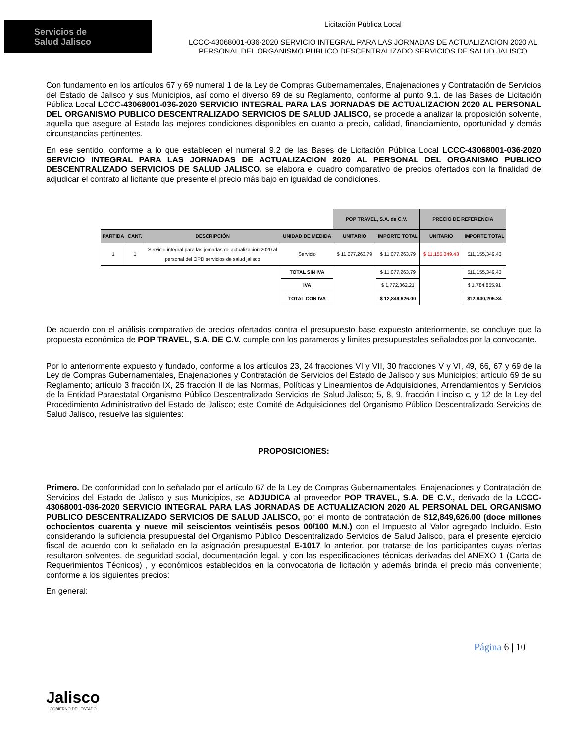Servicios de
Salud Jalisco
Licitación Pública Local
LCCC-43068001-036-2020 SERVICIO INTEGRAL PARA LAS JORNADAS DE ACTUALIZACION 2020 AL
PERSONAL DEL ORGANISMO PUBLICO DESCENTRALIZADO SERVICIOS DE SALUD JALISCO
Con fundamento en los artículos 67 y 69 numeral 1 de la Ley de Compras Gubernamentales, Enajenaciones y Contratación de Servicios del Estado de Jalisco y sus Municipios, así como el diverso 69 de su Reglamento, conforme al punto 9.1. de las Bases de Licitación Pública Local LCCC-43068001-036-2020 SERVICIO INTEGRAL PARA LAS JORNADAS DE ACTUALIZACION 2020 AL PERSONAL DEL ORGANISMO PUBLICO DESCENTRALIZADO SERVICIOS DE SALUD JALISCO, se procede a analizar la proposición solvente, aquella que asegure al Estado las mejores condiciones disponibles en cuanto a precio, calidad, financiamiento, oportunidad y demás circunstancias pertinentes.
En ese sentido, conforme a lo que establecen el numeral 9.2 de las Bases de Licitación Pública Local LCCC-43068001-036-2020 SERVICIO INTEGRAL PARA LAS JORNADAS DE ACTUALIZACION 2020 AL PERSONAL DEL ORGANISMO PUBLICO DESCENTRALIZADO SERVICIOS DE SALUD JALISCO, se elabora el cuadro comparativo de precios ofertados con la finalidad de adjudicar el contrato al licitante que presente el precio más bajo en igualdad de condiciones.
| | | | | POP TRAVEL, S.A. de C.V. | | PRECIO DE REFERENCIA | |
| PARTIDA | CANT. | DESCRIPCIÓN | UNIDAD DE MEDIDA | UNITARIO | IMPORTE TOTAL | UNITARIO | IMPORTE TOTAL |
| 1 | 1 | Servicio integral para las jornadas de actualizacion 2020 al personal del OPD servicios de salud jalisco | Servicio | $ 11,077,263.79 | $ 11,077,263.79 | $ 11,155,349.43 | $11,155,349.43 |
| | | | TOTAL SIN IVA | | $ 11,077,263.79 | | $11,155,349.43 |
| | | | IVA | | $ 1,772,362.21 | | $ 1,784,855.91 |
| | | | TOTAL CON IVA | | $ 12,849,626.00 | | $12,940,205.34 |
De acuerdo con el análisis comparativo de precios ofertados contra el presupuesto base expuesto anteriormente, se concluye que la propuesta económica de POP TRAVEL, S.A. DE C.V. cumple con los parameros y limites presupuestales señalados por la convocante.
Por lo anteriormente expuesto y fundado, conforme a los artículos 23, 24 fracciones VI y VII, 30 fracciones V y VI, 49, 66, 67 y 69 de la Ley de Compras Gubernamentales, Enajenaciones y Contratación de Servicios del Estado de Jalisco y sus Municipios; artículo 69 de su Reglamento; artículo 3 fracción IX, 25 fracción II de las Normas, Políticas y Lineamientos de Adquisiciones, Arrendamientos y Servicios de la Entidad Paraestatal Organismo Público Descentralizado Servicios de Salud Jalisco; 5, 8, 9, fracción I inciso c, y 12 de la Ley del Procedimiento Administrativo del Estado de Jalisco; este Comité de Adquisiciones del Organismo Público Descentralizado Servicios de Salud Jalisco, resuelve las siguientes:
PROPOSICIONES:
Primero. De conformidad con lo señalado por el artículo 67 de la Ley de Compras Gubernamentales, Enajenaciones y Contratación de Servicios del Estado de Jalisco y sus Municipios, se ADJUDICA al proveedor POP TRAVEL, S.A. DE C.V., derivado de la LCCC-43068001-036-2020 SERVICIO INTEGRAL PARA LAS JORNADAS DE ACTUALIZACION 2020 AL PERSONAL DEL ORGANISMO PUBLICO DESCENTRALIZADO SERVICIOS DE SALUD JALISCO, por el monto de contratación de $12,849,626.00 (doce millones ochocientos cuarenta y nueve mil seiscientos veintiséis pesos 00/100 M.N.) con el Impuesto al Valor agregado Incluido. Esto considerando la suficiencia presupuestal del Organismo Público Descentralizado Servicios de Salud Jalisco, para el presente ejercicio fiscal de acuerdo con lo señalado en la asignación presupuestal E-1017 lo anterior, por tratarse de los participantes cuyas ofertas resultaron solventes, de seguridad social, documentación legal, y con las especificaciones técnicas derivadas del ANEXO 1 (Carta de Requerimientos Técnicos) , y económicos establecidos en la convocatoria de licitación y además brinda el precio más conveniente; conforme a los siguientes precios:
En general:
Página 6 | 10
Jalisco
GOBIERNO DEL ESTADO